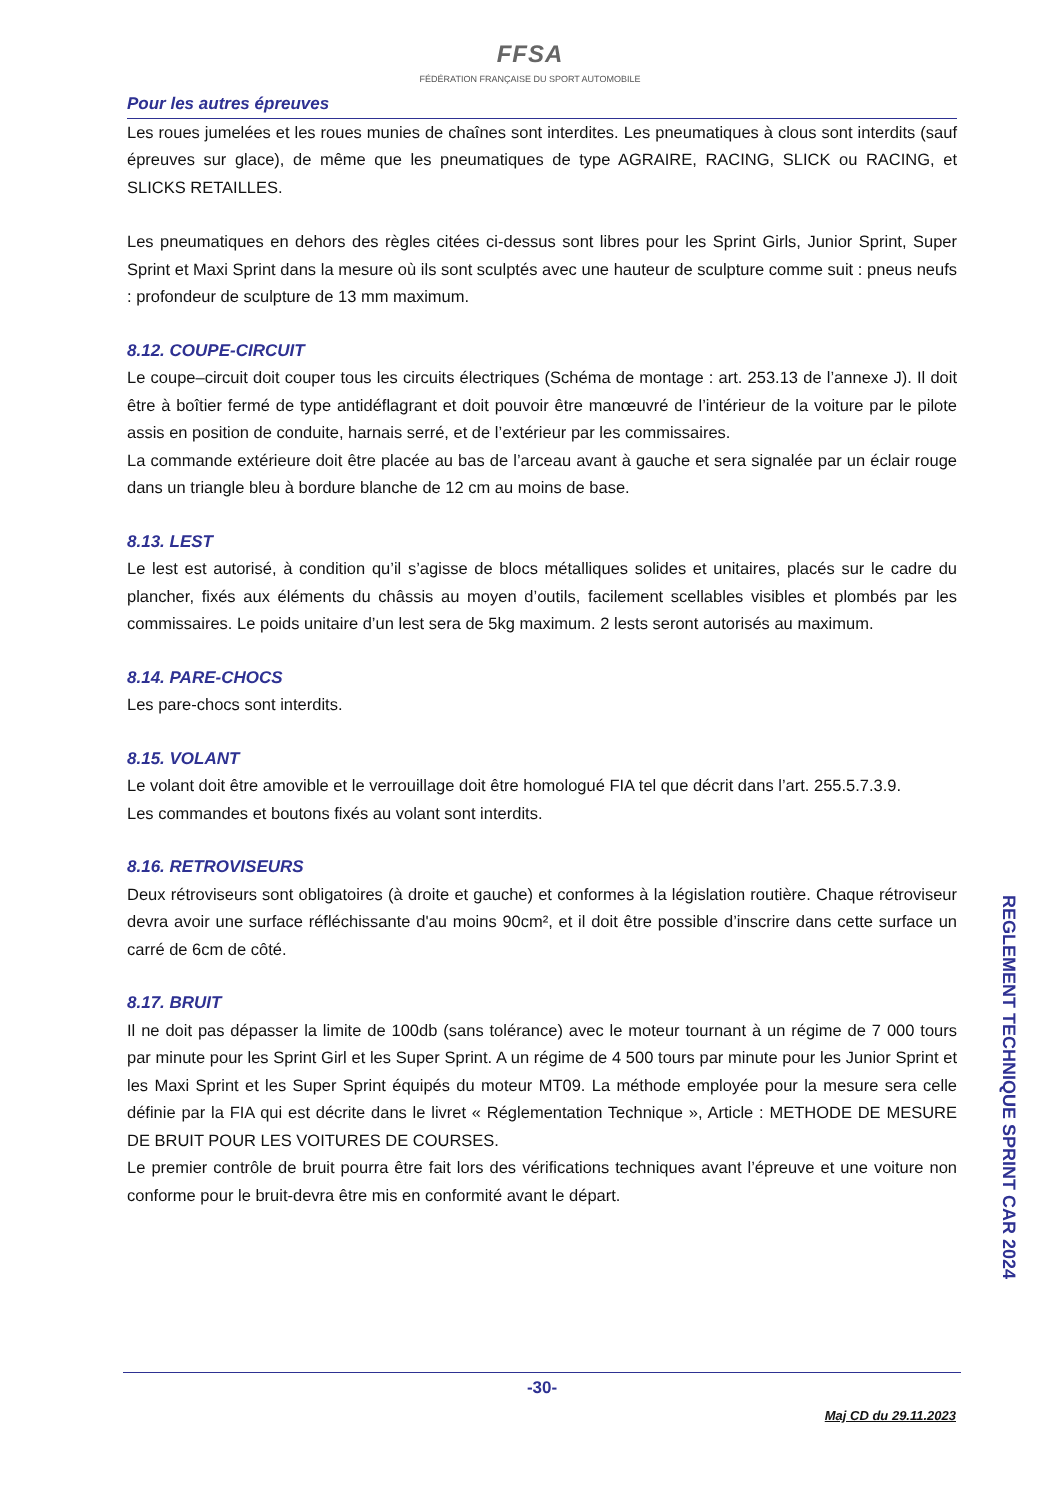FFSA
FÉDÉRATION FRANÇAISE DU SPORT AUTOMOBILE
Pour les autres épreuves
Les roues jumelées et les roues munies de chaînes sont interdites. Les pneumatiques à clous sont interdits (sauf épreuves sur glace), de même que les pneumatiques de type AGRAIRE, RACING, SLICK ou RACING, et SLICKS RETAILLES.
Les pneumatiques en dehors des règles citées ci-dessus sont libres pour les Sprint Girls, Junior Sprint, Super Sprint et Maxi Sprint dans la mesure où ils sont sculptés avec une hauteur de sculpture comme suit : pneus neufs : profondeur de sculpture de 13 mm maximum.
8.12. COUPE-CIRCUIT
Le coupe–circuit doit couper tous les circuits électriques (Schéma de montage : art. 253.13 de l’annexe J). Il doit être à boîtier fermé de type antidéflagrant et doit pouvoir être manœuvré de l’intérieur de la voiture par le pilote assis en position de conduite, harnais serré, et de l’extérieur par les commissaires.
La commande extérieure doit être placée au bas de l’arceau avant à gauche et sera signalée par un éclair rouge dans un triangle bleu à bordure blanche de 12 cm au moins de base.
8.13. LEST
Le lest est autorisé, à condition qu’il s’agisse de blocs métalliques solides et unitaires, placés sur le cadre du plancher, fixés aux éléments du châssis au moyen d’outils, facilement scellables visibles et plombés par les commissaires. Le poids unitaire d’un lest sera de 5kg maximum. 2 lests seront autorisés au maximum.
8.14. PARE-CHOCS
Les pare-chocs sont interdits.
8.15. VOLANT
Le volant doit être amovible et le verrouillage doit être homologué FIA tel que décrit dans l’art. 255.5.7.3.9.
Les commandes et boutons fixés au volant sont interdits.
8.16. RETROVISEURS
Deux rétroviseurs sont obligatoires (à droite et gauche) et conformes à la législation routière. Chaque rétroviseur devra avoir une surface réfléchissante d'au moins 90cm², et il doit être possible d’inscrire dans cette surface un carré de 6cm de côté.
8.17. BRUIT
Il ne doit pas dépasser la limite de 100db (sans tolérance) avec le moteur tournant à un régime de 7 000 tours par minute pour les Sprint Girl et les Super Sprint. A un régime de 4 500 tours par minute pour les Junior Sprint et les Maxi Sprint et les Super Sprint équipés du moteur MT09. La méthode employée pour la mesure sera celle définie par la FIA qui est décrite dans le livret « Réglementation Technique », Article : METHODE DE MESURE DE BRUIT POUR LES VOITURES DE COURSES.
Le premier contrôle de bruit pourra être fait lors des vérifications techniques avant l’épreuve et une voiture non conforme pour le bruit-devra être mis en conformité avant le départ.
REGLEMENT TECHNIQUE SPRINT CAR 2024
-30-
Maj CD du 29.11.2023